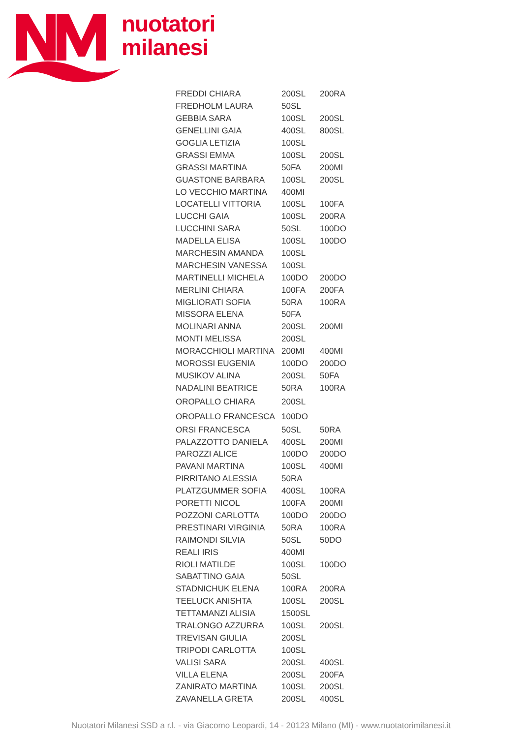nuotatori
milanesi
| FREDDI CHIARA | 200SL | 200RA |
| FREDHOLM LAURA | 50SL | |
| GEBBIA SARA | 100SL | 200SL |
| GENELLINI GAIA | 400SL | 800SL |
| GOGLIA LETIZIA | 100SL | |
| GRASSI EMMA | 100SL | 200SL |
| GRASSI MARTINA | 50FA | 200MI |
| GUASTONE BARBARA | 100SL | 200SL |
| LO VECCHIO MARTINA | 400MI | |
| LOCATELLI VITTORIA | 100SL | 100FA |
| LUCCHI GAIA | 100SL | 200RA |
| LUCCHINI SARA | 50SL | 100DO |
| MADELLA ELISA | 100SL | 100DO |
| MARCHESIN AMANDA | 100SL | |
| MARCHESIN VANESSA | 100SL | |
| MARTINELLI MICHELA | 100DO | 200DO |
| MERLINI CHIARA | 100FA | 200FA |
| MIGLIORATI SOFIA | 50RA | 100RA |
| MISSORA ELENA | 50FA | |
| MOLINARI ANNA | 200SL | 200MI |
| MONTI MELISSA | 200SL | |
| MORACCHIOLI MARTINA | 200MI | 400MI |
| MOROSSI EUGENIA | 100DO | 200DO |
| MUSIKOV ALINA | 200SL | 50FA |
| NADALINI BEATRICE | 50RA | 100RA |
| OROPALLO CHIARA | 200SL | |
| OROPALLO FRANCESCA | 100DO | |
| ORSI FRANCESCA | 50SL | 50RA |
| PALAZZOTTO DANIELA | 400SL | 200MI |
| PAROZZI ALICE | 100DO | 200DO |
| PAVANI MARTINA | 100SL | 400MI |
| PIRRITANO ALESSIA | 50RA | |
| PLATZGUMMER SOFIA | 400SL | 100RA |
| PORETTI NICOL | 100FA | 200MI |
| POZZONI CARLOTTA | 100DO | 200DO |
| PRESTINARI VIRGINIA | 50RA | 100RA |
| RAIMONDI SILVIA | 50SL | 50DO |
| REALI IRIS | 400MI | |
| RIOLI MATILDE | 100SL | 100DO |
| SABATTINO GAIA | 50SL | |
| STADNICHUK ELENA | 100RA | 200RA |
| TEELUCK ANISHTA | 100SL | 200SL |
| TETTAMANZI ALISIA | 1500SL | |
| TRALONGO AZZURRA | 100SL | 200SL |
| TREVISAN GIULIA | 200SL | |
| TRIPODI CARLOTTA | 100SL | |
| VALISI SARA | 200SL | 400SL |
| VILLA ELENA | 200SL | 200FA |
| ZANIRATO MARTINA | 100SL | 200SL |
| ZAVANELLA GRETA | 200SL | 400SL |
Nuotatori Milanesi SSD a r.l. - via Giacomo Leopardi, 14 - 20123 Milano (MI) - www.nuotatorimilanesi.it